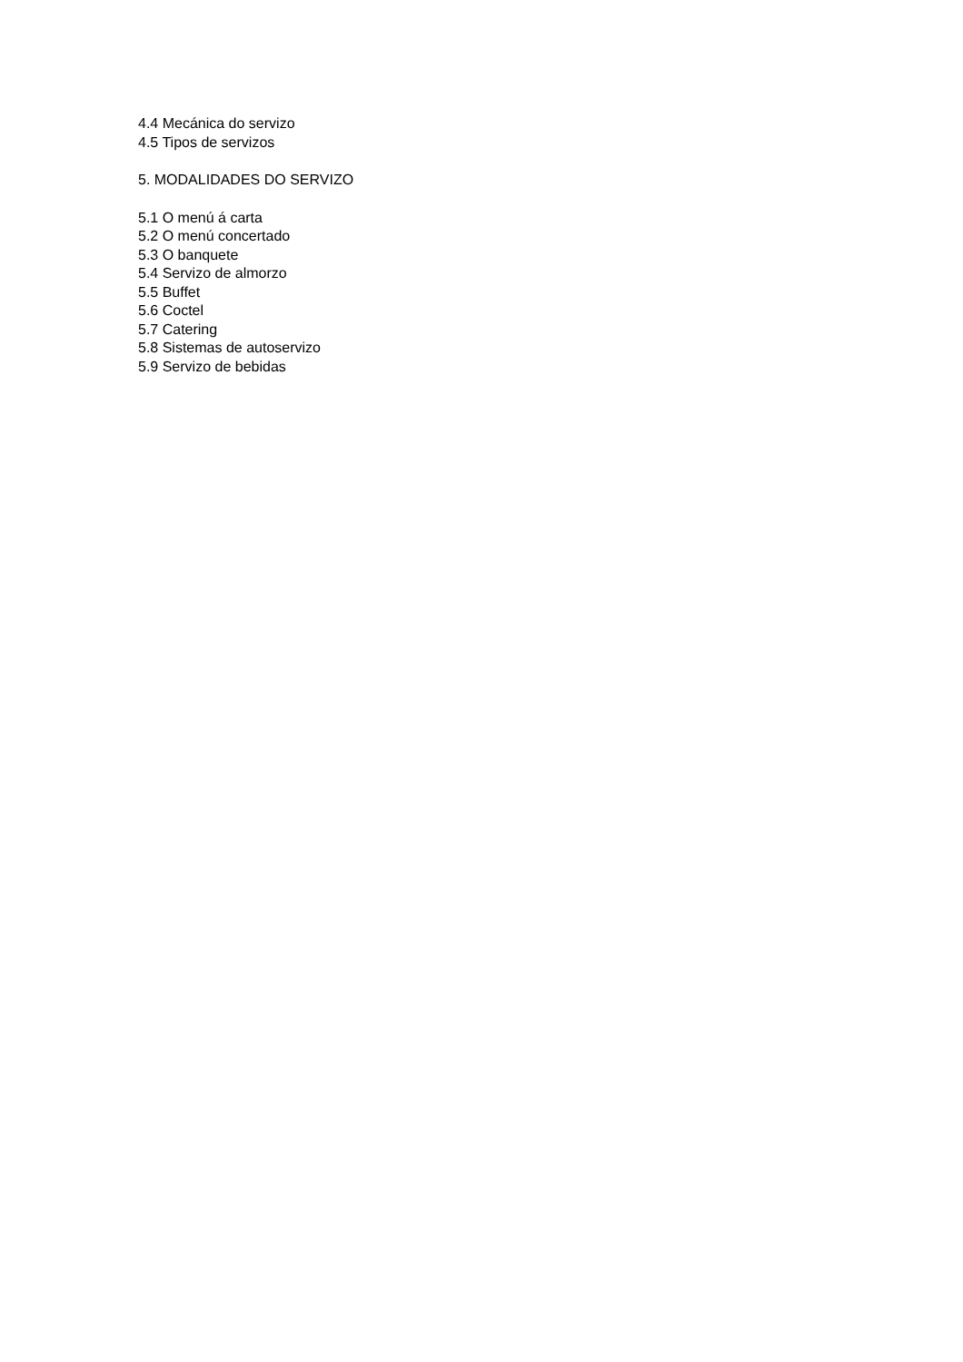4.4 Mecánica do servizo
4.5 Tipos de servizos
5. MODALIDADES DO SERVIZO
5.1 O menú á carta
5.2 O menú concertado
5.3 O banquete
5.4 Servizo de almorzo
5.5 Buffet
5.6 Coctel
5.7 Catering
5.8 Sistemas de autoservizo
5.9 Servizo de bebidas